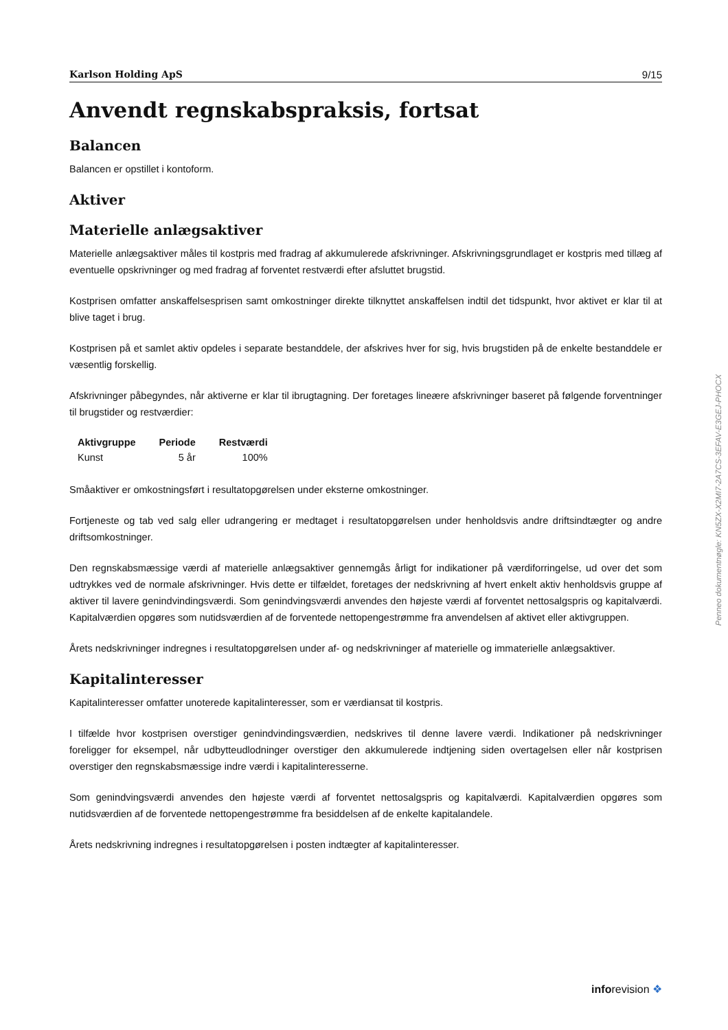Karlson Holding ApS 9/15
Anvendt regnskabspraksis, fortsat
Balancen
Balancen er opstillet i kontoform.
Aktiver
Materielle anlægsaktiver
Materielle anlægsaktiver måles til kostpris med fradrag af akkumulerede afskrivninger. Afskrivningsgrundlaget er kostpris med tillæg af eventuelle opskrivninger og med fradrag af forventet restværdi efter afsluttet brugstid.
Kostprisen omfatter anskaffelsesprisen samt omkostninger direkte tilknyttet anskaffelsen indtil det tidspunkt, hvor aktivet er klar til at blive taget i brug.
Kostprisen på et samlet aktiv opdeles i separate bestanddele, der afskrives hver for sig, hvis brugstiden på de enkelte bestanddele er væsentlig forskellig.
Afskrivninger påbegyndes, når aktiverne er klar til ibrugtagning. Der foretages lineære afskrivninger baseret på følgende forventninger til brugstider og restværdier:
| Aktivgruppe | Periode | Restværdi |
| --- | --- | --- |
| Kunst | 5 år | 100% |
Småaktiver er omkostningsført i resultatopgørelsen under eksterne omkostninger.
Fortjeneste og tab ved salg eller udrangering er medtaget i resultatopgørelsen under henholdsvis andre driftsindtægter og andre driftsomkostninger.
Den regnskabsmæssige værdi af materielle anlægsaktiver gennemgås årligt for indikationer på værdiforringelse, ud over det som udtrykkes ved de normale afskrivninger. Hvis dette er tilfældet, foretages der nedskrivning af hvert enkelt aktiv henholdsvis gruppe af aktiver til lavere genindvindingsværdi. Som genindvingsværdi anvendes den højeste værdi af forventet nettosalgspris og kapitalværdi. Kapitalværdien opgøres som nutidsværdien af de forventede nettopengestrømme fra anvendelsen af aktivet eller aktivgruppen.
Årets nedskrivninger indregnes i resultatopgørelsen under af- og nedskrivninger af materielle og immaterielle anlægsaktiver.
Kapitalinteresser
Kapitalinteresser omfatter unoterede kapitalinteresser, som er værdiansat til kostpris.
I tilfælde hvor kostprisen overstiger genindvindingsværdien, nedskrives til denne lavere værdi. Indikationer på nedskrivninger foreligger for eksempel, når udbytteudlodninger overstiger den akkumulerede indtjening siden overtagelsen eller når kostprisen overstiger den regnskabsmæssige indre værdi i kapitalinteresserne.
Som genindvingsværdi anvendes den højeste værdi af forventet nettosalgspris og kapitalværdi. Kapitalværdien opgøres som nutidsværdien af de forventede nettopengestrømme fra besiddelsen af de enkelte kapitalandele.
Årets nedskrivning indregnes i resultatopgørelsen i posten indtægter af kapitalinteresser.
Penneo dokumentnøgle: KN5ZX-X2MI7-2A7CS-3EFAV-E3GEJ-PHOCX
inforevision ❖